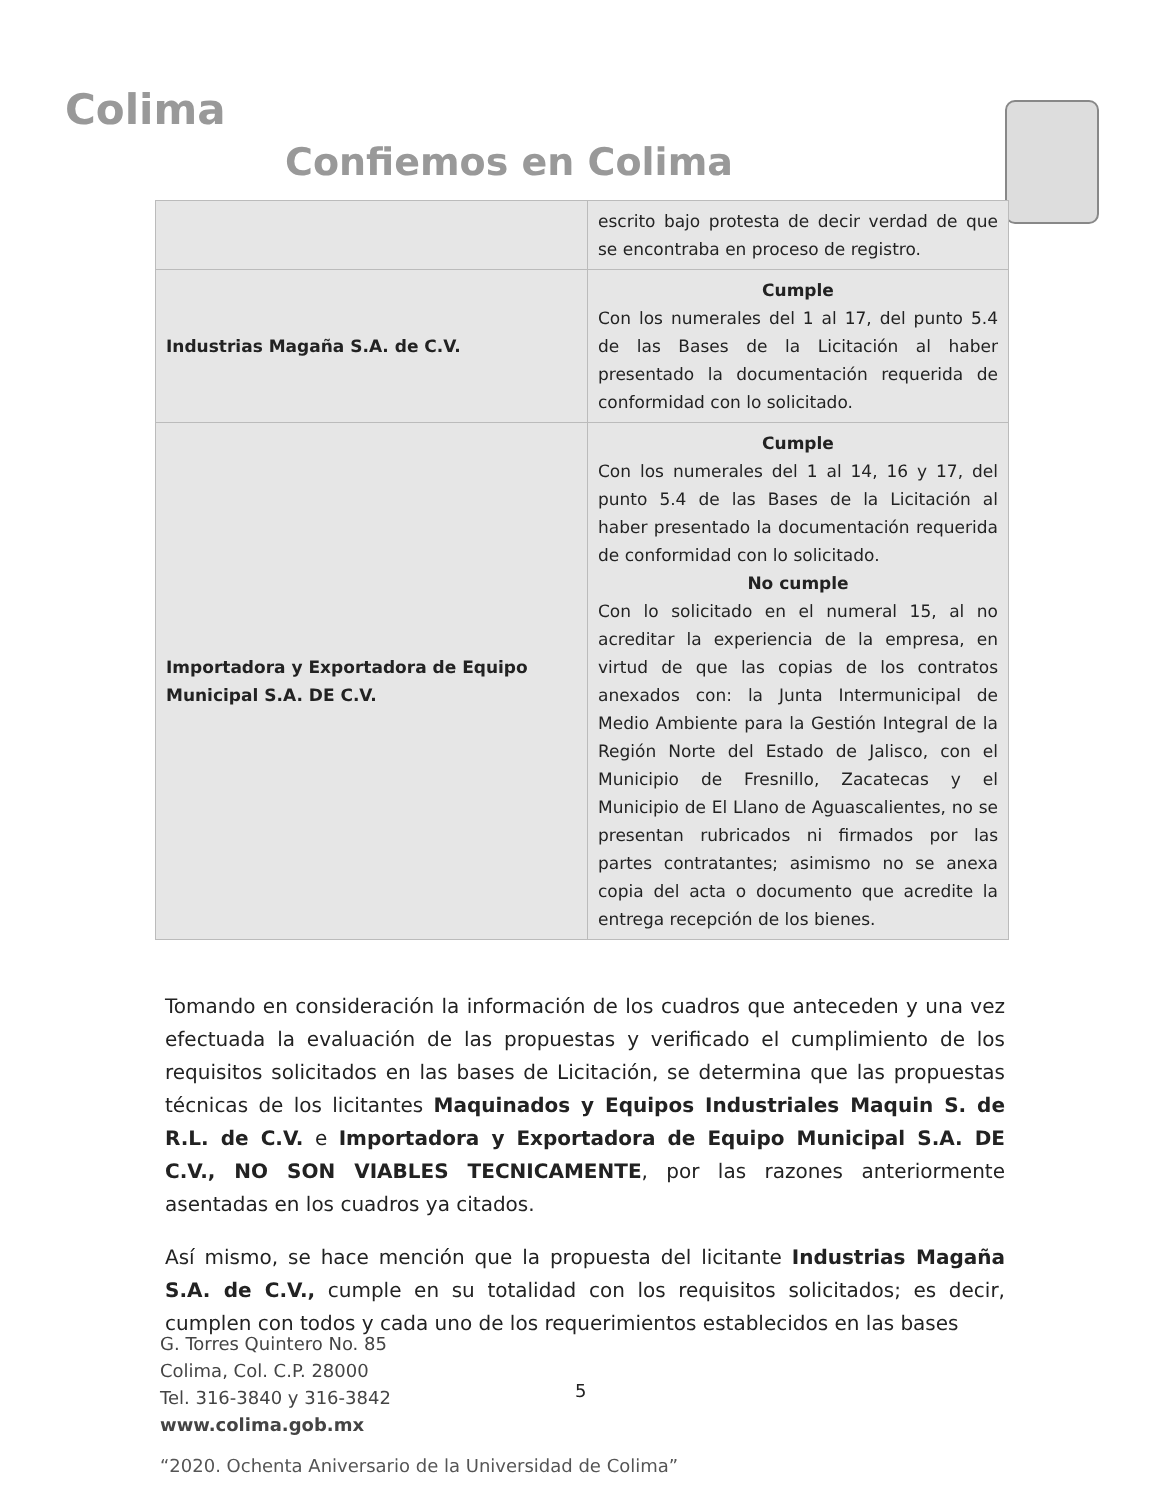Colima
Confiemos en Colima
| | escrito bajo protesta de decir verdad de que se encontraba en proceso de registro. |
| Industrias Magaña S.A. de C.V. | Cumple Con los numerales del 1 al 17, del punto 5.4 de las Bases de la Licitación al haber presentado la documentación requerida de conformidad con lo solicitado. |
| Importadora y Exportadora de Equipo Municipal S.A. DE C.V. | Cumple Con los numerales del 1 al 14, 16 y 17, del punto 5.4 de las Bases de la Licitación al haber presentado la documentación requerida de conformidad con lo solicitado. No cumple Con lo solicitado en el numeral 15, al no acreditar la experiencia de la empresa, en virtud de que las copias de los contratos anexados con: la Junta Intermunicipal de Medio Ambiente para la Gestión Integral de la Región Norte del Estado de Jalisco, con el Municipio de Fresnillo, Zacatecas y el Municipio de El Llano de Aguascalientes, no se presentan rubricados ni firmados por las partes contratantes; asimismo no se anexa copia del acta o documento que acredite la entrega recepción de los bienes. |
Tomando en consideración la información de los cuadros que anteceden y una vez efectuada la evaluación de las propuestas y verificado el cumplimiento de los requisitos solicitados en las bases de Licitación, se determina que las propuestas técnicas de los licitantes Maquinados y Equipos Industriales Maquin S. de R.L. de C.V. e Importadora y Exportadora de Equipo Municipal S.A. DE C.V., NO SON VIABLES TECNICAMENTE, por las razones anteriormente asentadas en los cuadros ya citados.
Así mismo, se hace mención que la propuesta del licitante Industrias Magaña S.A. de C.V., cumple en su totalidad con los requisitos solicitados; es decir, cumplen con todos y cada uno de los requerimientos establecidos en las bases
G. Torres Quintero No. 85
Colima, Col. C.P. 28000
Tel. 316-3840 y 316-3842
www.colima.gob.mx
5
“2020. Ochenta Aniversario de la Universidad de Colima”